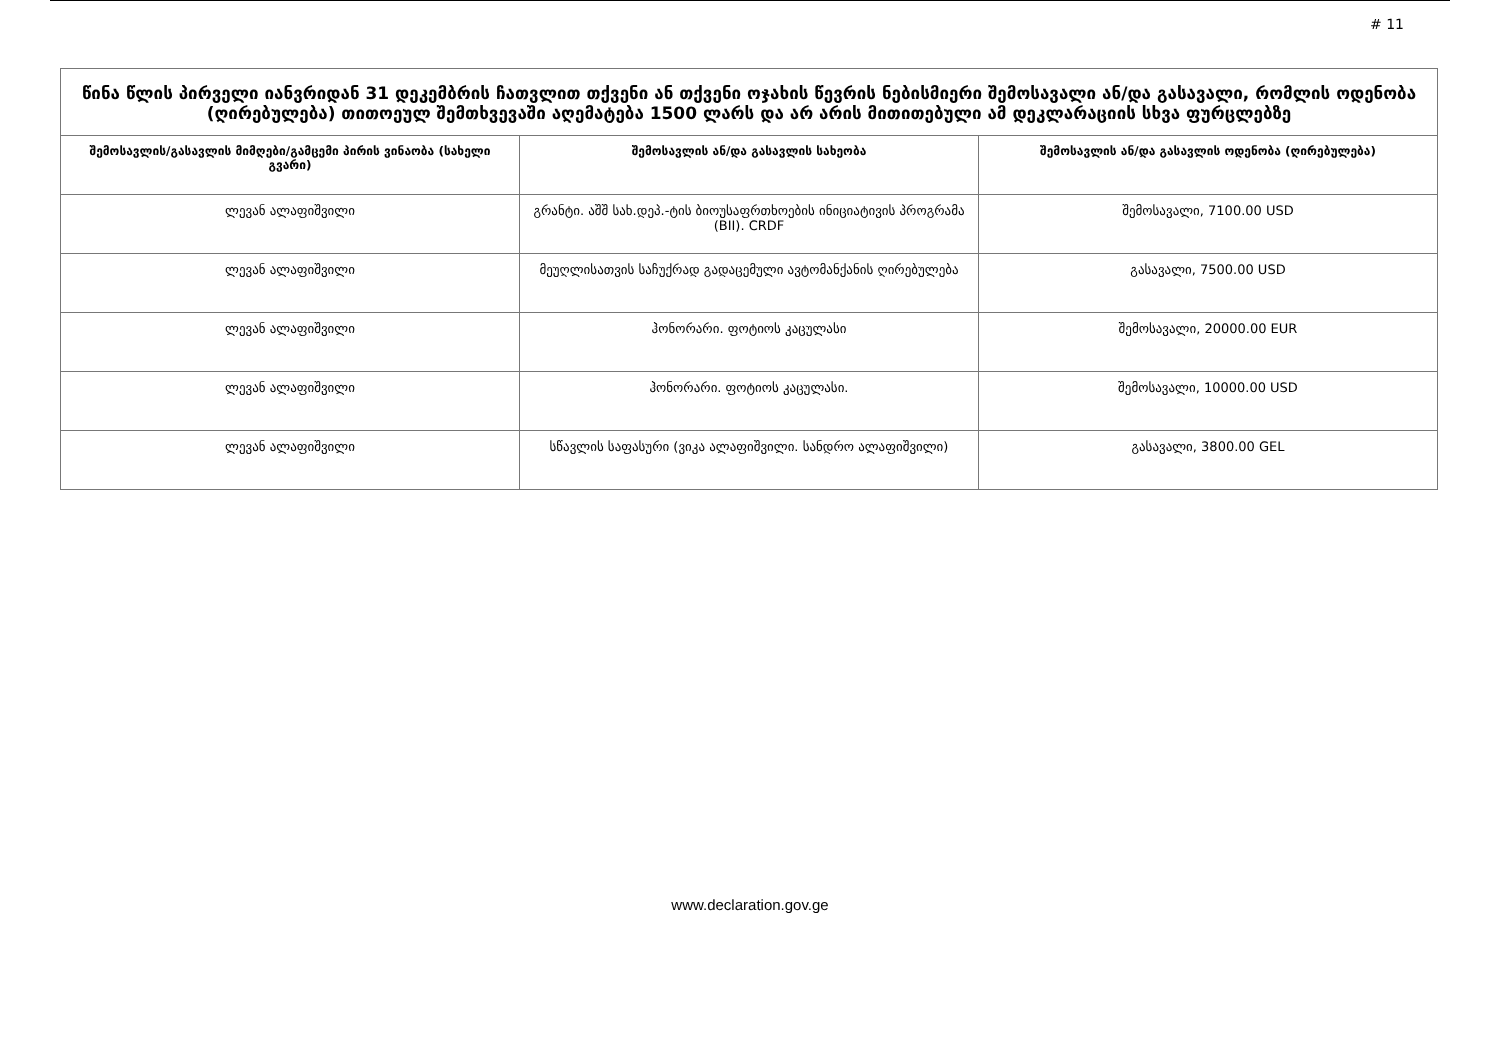# 11
| წინა წლის პირველი იანვრიდან 31 დეკემბრის ჩათვლით თქვენი ან თქვენი ოჯახის წევრის ნებისმიერი შემოსავალი ან/და გასავალი, რომლის ოდენობა (ღირებულება) თითოეულ შემთხვევაში აღემატება 1500 ლარს და არ არის მითითებული ამ დეკლარაციის სხვა ფურცლებზე | | |
| --- | --- | --- |
| შემოსავლის/გასავლის მიმღები/გამცემი პირის ვინაობა (სახელი გვარი) | შემოსავლის ან/და გასავლის სახეობა | შემოსავლის ან/და გასავლის ოდენობა (ღირებულება) |
| ლევან ალაფიშვილი | გრანტი. აშშ სახ.დეპ.-ტის ბიოუსაფრთხოების ინიციატივის პროგრამა (BII). CRDF | შემოსავალი, 7100.00 USD |
| ლევან ალაფიშვილი | მეუღლისათვის საჩუქრად გადაცემული ავტომანქანის ღირებულება | გასავალი, 7500.00 USD |
| ლევან ალაფიშვილი | ჰონორარი. ფოტიოს კაცულასი | შემოსავალი, 20000.00 EUR |
| ლევან ალაფიშვილი | ჰონორარი. ფოტიოს კაცულასი. | შემოსავალი, 10000.00 USD |
| ლევან ალაფიშვილი | სწავლის საფასური (ვიკა ალაფიშვილი. სანდრო ალაფიშვილი) | გასავალი, 3800.00 GEL |
www.declaration.gov.ge